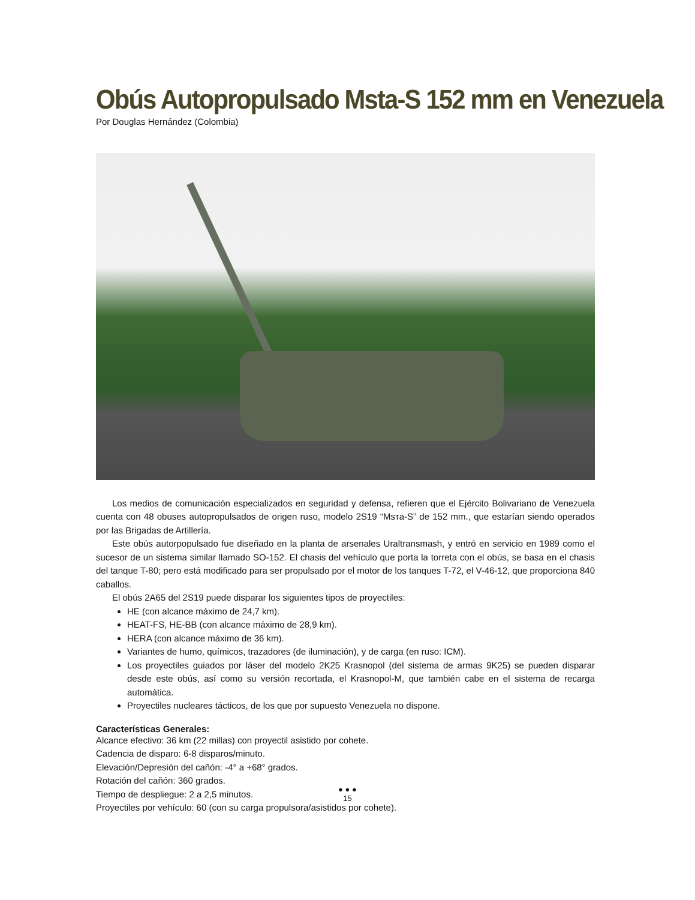Obús Autopropulsado Msta-S 152 mm en Venezuela
Por Douglas Hernández (Colombia)
Los medios de comunicación especializados en seguridad y defensa, refieren que el Ejército Bolivariano de Venezuela cuenta con 48 obuses autopropulsados de origen ruso, modelo 2S19 “Msта-S” de 152 mm., que estarían siendo operados por las Brigadas de Artillería.
Este obús autorpopulsado fue diseñado en la planta de arsenales Uraltransmash, y entró en servicio en 1989 como el sucesor de un sistema similar llamado SO-152. El chasis del vehículo que porta la torreta con el obús, se basa en el chasis del tanque T-80; pero está modificado para ser propulsado por el motor de los tanques T-72, el V-46-12, que proporciona 840 caballos.
El obús 2A65 del 2S19 puede disparar los siguientes tipos de proyectiles:
HE (con alcance máximo de 24,7 km).
HEAT-FS, HE-BB (con alcance máximo de 28,9 km).
HERA (con alcance máximo de 36 km).
Variantes de humo, químicos, trazadores (de iluminación), y de carga (en ruso: ICM).
Los proyectiles guiados por láser del modelo 2K25 Krasnopol (del sistema de armas 9K25) se pueden disparar desde este obús, así como su versión recortada, el Krasnopol-M, que también cabe en el sistema de recarga automática.
Proyectiles nucleares tácticos, de los que por supuesto Venezuela no dispone.
Características Generales:
Alcance efectivo: 36 km (22 millas) con proyectil asistido por cohete.
Cadencia de disparo: 6-8 disparos/minuto.
Elevación/Depresión del cañón: -4° a +68° grados.
Rotación del cañón: 360 grados.
Tiempo de despliegue: 2 a 2,5 minutos.
Proyectiles por vehículo: 60 (con su carga propulsora/asistidos por cohete).
● ● ●
15